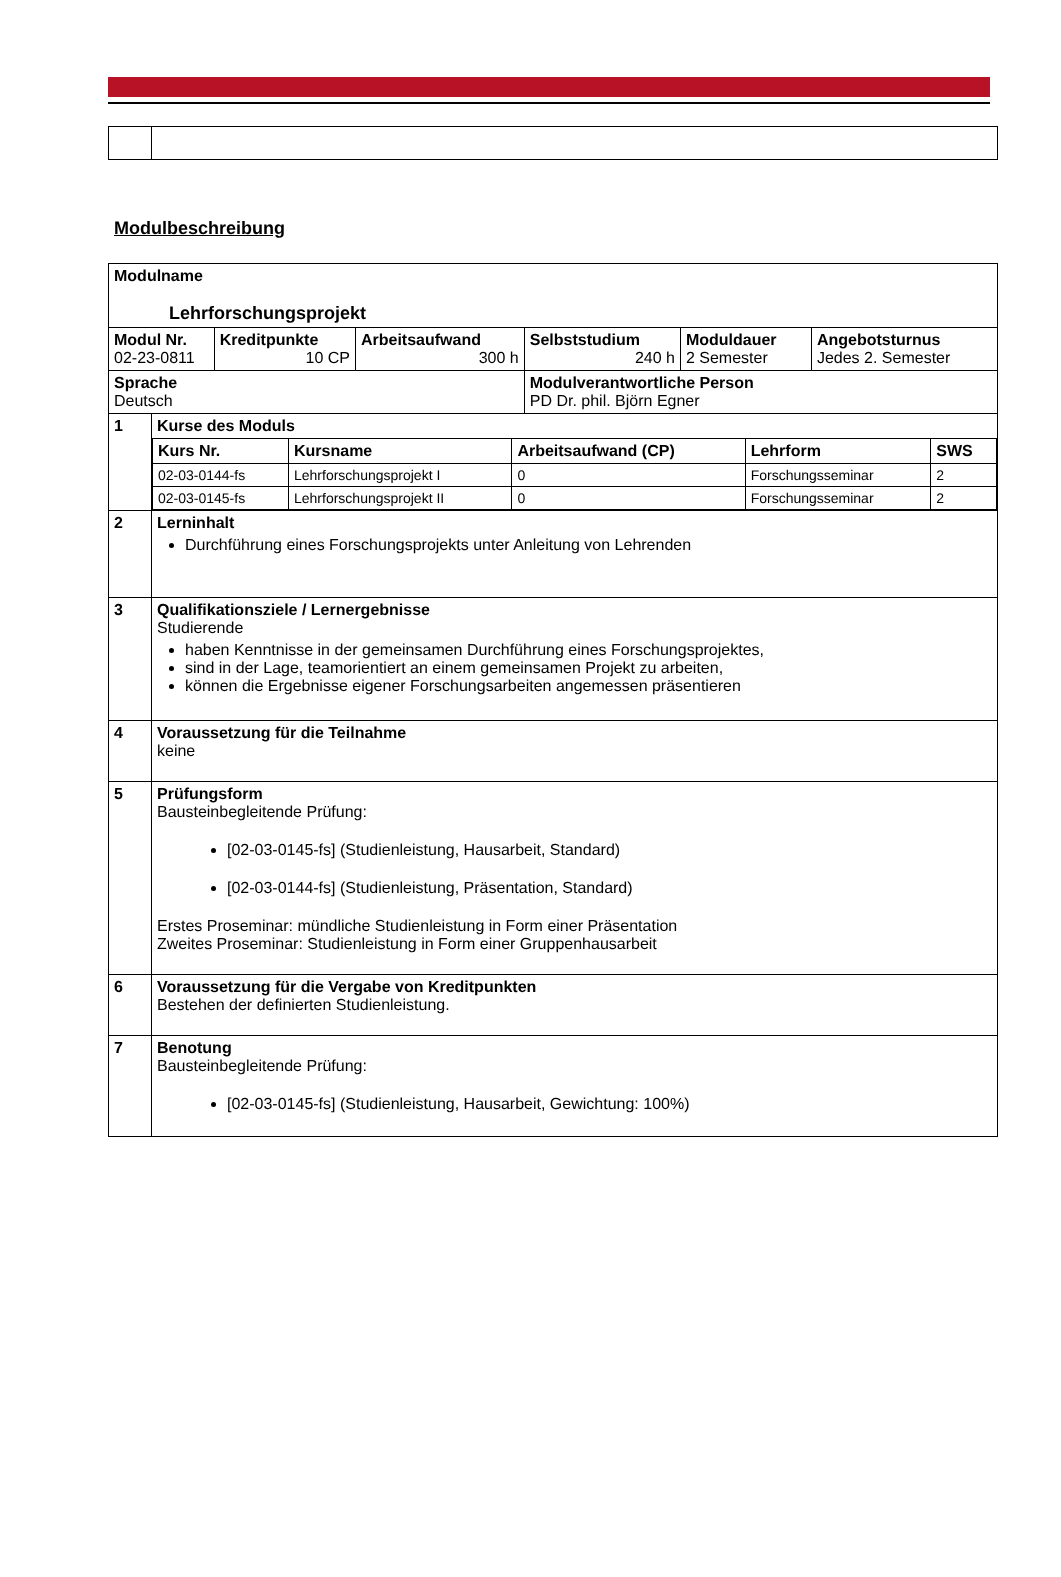Modulbeschreibung
| Modulname Lehrforschungsprojekt | | | | | | |
| Modul Nr. 02-23-0811 | | Kreditpunkte 10 CP | Arbeitsaufwand 300 h | Selbststudium 240 h | Moduldauer 2 Semester | Angebotsturnus Jedes 2. Semester |
| Sprache Deutsch | | | | Modulverantwortliche Person PD Dr. phil. Björn Egner | | |
| 1 | Kurse des Moduls / Kurs Nr. / Kursname / Arbeitsaufwand (CP) / Lehrform / SWS / / --- / --- / --- / --- / --- / / 02-03-0144-fs / Lehrforschungsprojekt I / 0 / Forschungsseminar / 2 / / 02-03-0145-fs / Lehrforschungsprojekt II / 0 / Forschungsseminar / 2 / | | | | | |
| 2 | Lerninhalt Durchführung eines Forschungsprojekts unter Anleitung von Lehrenden | | | | | |
| 3 | Qualifikationsziele / Lernergebnisse Studierende haben Kenntnisse in der gemeinsamen Durchführung eines Forschungsprojektes, sind in der Lage, teamorientiert an einem gemeinsamen Projekt zu arbeiten, können die Ergebnisse eigener Forschungsarbeiten angemessen präsentieren | | | | | |
| 4 | Voraussetzung für die Teilnahme keine | | | | | |
| 5 | Prüfungsform Bausteinbegleitende Prüfung: [02-03-0145-fs] (Studienleistung, Hausarbeit, Standard) [02-03-0144-fs] (Studienleistung, Präsentation, Standard) Erstes Proseminar: mündliche Studienleistung in Form einer Präsentation Zweites Proseminar: Studienleistung in Form einer Gruppenhausarbeit | | | | | |
| 6 | Voraussetzung für die Vergabe von Kreditpunkten Bestehen der definierten Studienleistung. | | | | | |
| 7 | Benotung Bausteinbegleitende Prüfung: [02-03-0145-fs] (Studienleistung, Hausarbeit, Gewichtung: 100%) | | | | | |